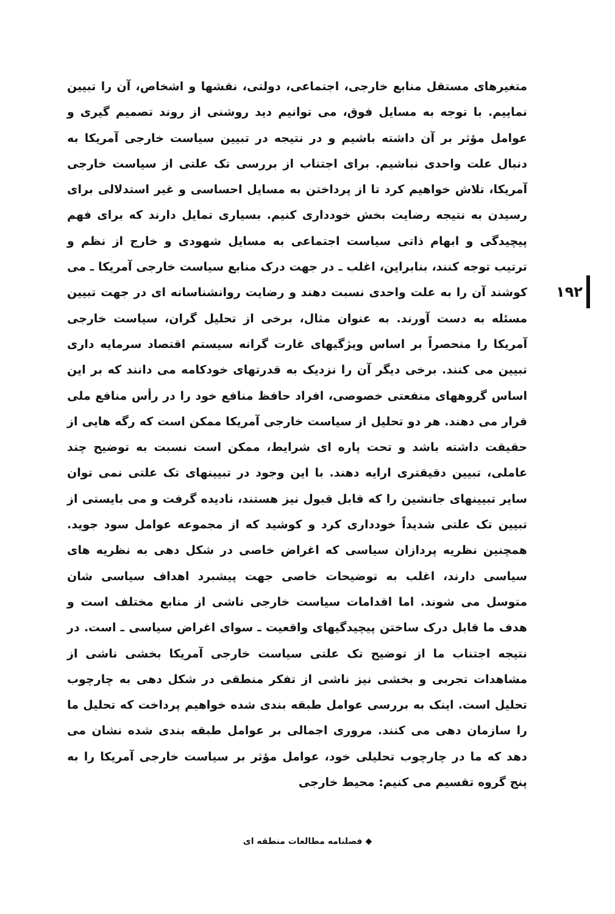۱۹۲
متغیرهای مستقل منابع خارجی، اجتماعی، دولتی، نقشها و اشخاص، آن را تبیین نماییم. با توجه به مسایل فوق، می توانیم دید روشنی از روند تصمیم گیری و عوامل مؤثر بر آن داشته باشیم و در نتیجه در تبیین سیاست خارجی آمریکا به دنبال علت واحدی نباشیم. برای اجتناب از بررسی تک علتی از سیاست خارجی آمریکا، تلاش خواهیم کرد تا از پرداختن به مسایل احساسی و غیر استدلالی برای رسیدن به نتیجه رضایت بخش خودداری کنیم. بسیاری تمایل دارند که برای فهم پیچیدگی و ابهام ذاتی سیاست اجتماعی به مسایل شهودی و خارج از نظم و ترتیب توجه کنند، بنابراین، اغلب ـ در جهت درک منابع سیاست خارجی آمریکا ـ می کوشند آن را به علت واحدی نسبت دهند و رضایت روانشناسانه ای در جهت تبیین مسئله به دست آورند. به عنوان مثال، برخی از تحلیل گران، سیاست خارجی آمریکا را منحصراً بر اساس ویژگیهای غارت گرانه سیستم اقتصاد سرمایه داری تبیین می کنند. برخی دیگر آن را نزدیک به قدرتهای خودکامه می دانند که بر این اساس گروههای منفعتی خصوصی، افراد حافظ منافع خود را در رأس منافع ملی قرار می دهند. هر دو تحلیل از سیاست خارجی آمریکا ممکن است که رگه هایی از حقیقت داشته باشد و تحت پاره ای شرایط، ممکن است نسبت به توضیح چند عاملی، تبیین دقیقتری ارایه دهند. با این وجود در تبیینهای تک علتی نمی توان سایر تبیینهای جانشین را که قابل قبول نیز هستند، نادیده گرفت و می بایستی از تبیین تک علتی شدیداً خودداری کرد و کوشید که از مجموعه عوامل سود جوید. همچنین نظریه پردازان سیاسی که اغراض خاصی در شکل دهی به نظریه های سیاسی دارند، اغلب به توضیحات خاصی جهت پیشبرد اهداف سیاسی شان متوسل می شوند. اما اقدامات سیاست خارجی ناشی از منابع مختلف است و هدف ما قابل درک ساختن پیچیدگیهای واقعیت ـ سوای اغراض سیاسی ـ است. در نتیجه اجتناب ما از توضیح تک علتی سیاست خارجی آمریکا بخشی ناشی از مشاهدات تجربی و بخشی نیز ناشی از تفکر منطقی در شکل دهی به چارچوب تحلیل است. اینک به بررسی عوامل طبقه بندی شده خواهیم پرداخت که تحلیل ما را سازمان دهی می کنند. مروری اجمالی بر عوامل طبقه بندی شده نشان می دهد که ما در چارچوب تحلیلی خود، عوامل مؤثر بر سیاست خارجی آمریکا را به پنج گروه تقسیم می کنیم: محیط خارجی
◆ فصلنامه مطالعات منطقه ای